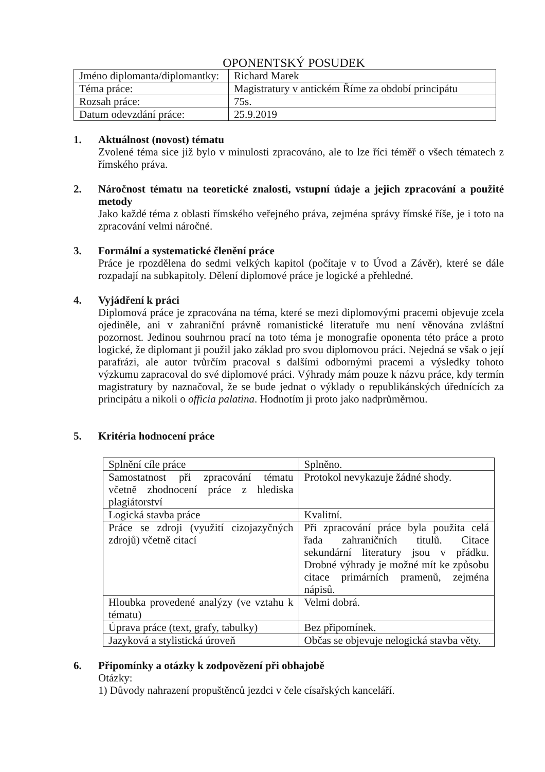OPONENTSKÝ POSUDEK
| Jméno diplomanta/diplomantky: | Richard Marek |
| Téma práce: | Magistratury v antickém Říme za období principátu |
| Rozsah práce: | 75s. |
| Datum odevzdání práce: | 25.9.2019 |
1. Aktuálnost (novost) tématu
Zvolené téma sice již bylo v minulosti zpracováno, ale to lze říci téměř o všech tématech z římského práva.
2. Náročnost tématu na teoretické znalosti, vstupní údaje a jejich zpracování a použité metody
Jako každé téma z oblasti římského veřejného práva, zejména správy římské říše, je i toto na zpracování velmi náročné.
3. Formální a systematické členění práce
Práce je rpozdělena do sedmi velkých kapitol (počítaje v to Úvod a Závěr), které se dále rozpadají na subkapitoly. Dělení diplomové práce je logické a přehledné.
4. Vyjádření k práci
Diplomová práce je zpracována na téma, které se mezi diplomovými pracemi objevuje zcela ojediněle, ani v zahraniční právně romanistické literatuře mu není věnována zvláštní pozornost. Jedinou souhrnou prací na toto téma je monografie oponenta této práce a proto logické, že diplomant ji použil jako základ pro svou diplomovou práci. Nejedná se však o její parafrázi, ale autor tvůrčím pracoval s dalšími odbornými pracemi a výsledky tohoto výzkumu zapracoval do své diplomové práci. Výhrady mám pouze k názvu práce, kdy termín magistratury by naznačoval, že se bude jednat o výklady o republikánských úřednících za principátu a nikoli o officia palatina. Hodnotím ji proto jako nadprůměrnou.
5. Kritéria hodnocení práce
| Splnění cíle práce | Splněno. |
| Samostatnost při zpracování tématu včetně zhodnocení práce z hlediska plagiátorství | Protokol nevykazuje žádné shody. |
| Logická stavba práce | Kvalitní. |
| Práce se zdroji (využití cizojazyčných zdrojů) včetně citací | Při zpracování práce byla použita celá řada zahraničních titulů. Citace sekundární literatury jsou v přádku. Drobné výhrady je možné mít ke způsobu citace primárních pramenů, zejména nápisů. |
| Hloubka provedené analýzy (ve vztahu k tématu) | Velmi dobrá. |
| Úprava práce (text, grafy, tabulky) | Bez připomínek. |
| Jazyková a stylistická úroveň | Občas se objevuje nelogická stavba věty. |
6. Připomínky a otázky k zodpovězení při obhajobě
Otázky:
1) Důvody nahrazení propuštěnců jezdci v čele císařských kanceláří.